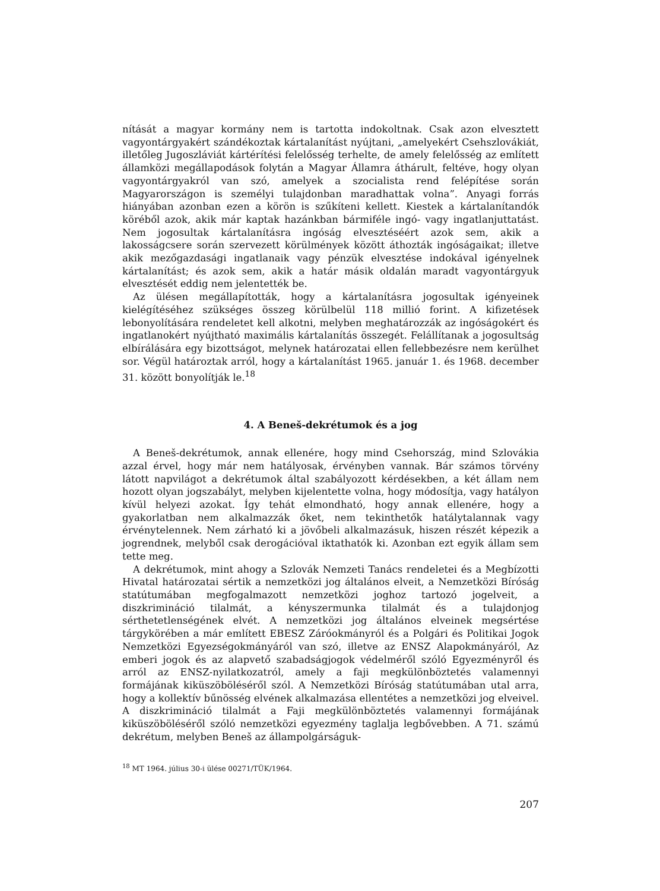nítását a magyar kormány nem is tartotta indokoltnak. Csak azon elvesztett vagyontárgyakért szándékoztak kártalanítást nyújtani, „amelyekért Csehszlovákiát, illetőleg Jugoszláviát kártérítési felelősség terhelte, de amely felelősség az említett államközi megállapodások folytán a Magyar Államra áthárult, feltéve, hogy olyan vagyontárgyakról van szó, amelyek a szocialista rend felépítése során Magyarországon is személyi tulajdonban maradhattak volna”. Anyagi forrás hiányában azonban ezen a körön is szűkíteni kellett. Kiestek a kártalanítandók köréből azok, akik már kaptak hazánkban bármiféle ingó- vagy ingatlanjuttatást. Nem jogosultak kártalanításra ingóság elvesztéséért azok sem, akik a lakosságcsere során szervezett körülmények között áthozták ingóságaikat; illetve akik mezőgazdasági ingatlanaik vagy pénzük elvesztése indokával igényelnek kártalanítást; és azok sem, akik a határ másik oldalán maradt vagyontárgyuk elvesztését eddig nem jelentették be.
Az ülésen megállapították, hogy a kártalanításra jogosultak igényeinek kielégítéséhez szükséges összeg körülbelül 118 millió forint. A kifizetések lebonyolítására rendeletet kell alkotni, melyben meghatározzák az ingóságokért és ingatlanokért nyújtható maximális kártalanítás összegét. Felállítanak a jogosultság elbírálására egy bizottságot, melynek határozatai ellen fellebbezésre nem kerülhet sor. Végül határoztak arról, hogy a kártalanítást 1965. január 1. és 1968. december 31. között bonyolítják le.<sup>18</sup>
4. A Beneš-dekrétumok és a jog
A Beneš-dekrétumok, annak ellenére, hogy mind Csehország, mind Szlovákia azzal érvel, hogy már nem hatályosak, érvényben vannak. Bár számos törvény látott napvilágot a dekrétumok által szabályozott kérdésekben, a két állam nem hozott olyan jogszabályt, melyben kijelentette volna, hogy módosítja, vagy hatályon kívül helyezi azokat. Így tehát elmondható, hogy annak ellenére, hogy a gyakorlatban nem alkalmazzák őket, nem tekinthetők hatálytalannak vagy érvénytelennek. Nem zárható ki a jövőbeli alkalmazásuk, hiszen részét képezik a jogrendnek, melyből csak derogációval iktathatók ki. Azonban ezt egyik állam sem tette meg.
A dekrétumok, mint ahogy a Szlovák Nemzeti Tanács rendeletei és a Megbízotti Hivatal határozatai sértik a nemzetközi jog általános elveit, a Nemzetközi Bíróság statútumában megfogalmazott nemzetközi joghoz tartozó jogelveit, a diszkrimináció tilalmát, a kényszermunka tilalmát és a tulajdonjog sérthetetlenségének elvét. A nemzetközi jog általános elveinek megsértése tárgykörében a már említett EBESZ Záróokmányról és a Polgári és Politikai Jogok Nemzetközi Egyezségokmányáról van szó, illetve az ENSZ Alapokmányáról, Az emberi jogok és az alapvető szabadságjogok védelméről szóló Egyezményről és arról az ENSZ-nyilatkozatról, amely a faji megkülönböztetés valamennyi formájának kiküszöböléséről szól. A Nemzetközi Bíróság statútumában utal arra, hogy a kollektív bűnösség elvének alkalmazása ellentétes a nemzetközi jog elveivel. A diszkrimináció tilalmát a Faji megkülönböztetés valamennyi formájának kiküszöböléséről szóló nemzetközi egyezmény taglalja legbővebben. A 71. számú dekrétum, melyben Beneš az állampolgárságuk-
<sup>18</sup> MT 1964. július 30-i ülése 00271/TÜK/1964.
207